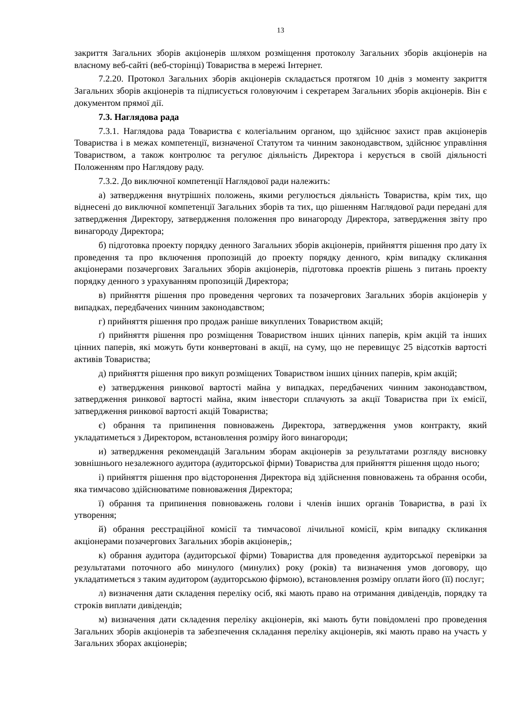13
закриття Загальних зборів акціонерів шляхом розміщення протоколу Загальних зборів акціонерів на власному веб-сайті (веб-сторінці) Товариства в мережі Інтернет.
7.2.20. Протокол Загальних зборів акціонерів складається протягом 10 днів з моменту закриття Загальних зборів акціонерів та підписується головуючим і секретарем Загальних зборів акціонерів. Він є документом прямої дії.
7.3. Наглядова рада
7.3.1. Наглядова рада Товариства є колегіальним органом, що здійснює захист прав акціонерів Товариства і в межах компетенції, визначеної Статутом та чинним законодавством, здійснює управління Товариством, а також контролює та регулює діяльність Директора і керується в своїй діяльності Положенням про Наглядову раду.
7.3.2. До виключної компетенції Наглядової ради належить:
а) затвердження внутрішніх положень, якими регулюється діяльність Товариства, крім тих, що віднесені до виключної компетенції Загальних зборів та тих, що рішенням Наглядової ради передані для затвердження Директору, затвердження положення про винагороду Директора, затвердження звіту про винагороду Директора;
б) підготовка проекту порядку денного Загальних зборів акціонерів, прийняття рішення про дату їх проведення та про включення пропозицій до проекту порядку денного, крім випадку скликання акціонерами позачергових Загальних зборів акціонерів, підготовка проектів рішень з питань проекту порядку денного з урахуванням пропозицій Директора;
в) прийняття рішення про проведення чергових та позачергових Загальних зборів акціонерів у випадках, передбачених чинним законодавством;
г) прийняття рішення про продаж раніше викуплених Товариством акцій;
ґ) прийняття рішення про розміщення Товариством інших цінних паперів, крім акцій та інших цінних паперів, які можуть бути конвертовані в акції, на суму, що не перевищує 25 відсотків вартості активів Товариства;
д) прийняття рішення про викуп розміщених Товариством інших цінних паперів, крім акцій;
е) затвердження ринкової вартості майна у випадках, передбачених чинним законодавством, затвердження ринкової вартості майна, яким інвестори сплачують за акції Товариства при їх емісії, затвердження ринкової вартості акцій Товариства;
є) обрання та припинення повноважень Директора, затвердження умов контракту, який укладатиметься з Директором, встановлення розміру його винагороди;
и) затвердження рекомендацій Загальним зборам акціонерів за результатами розгляду висновку зовнішнього незалежного аудитора (аудиторської фірми) Товариства для прийняття рішення щодо нього;
і) прийняття рішення про відсторонення Директора від здійснення повноважень та обрання особи, яка тимчасово здійснюватиме повноваження Директора;
ї) обрання та припинення повноважень голови і членів інших органів Товариства, в разі їх утворення;
й) обрання реєстраційної комісії та тимчасової лічильної комісії, крім випадку скликання акціонерами позачергових Загальних зборів акціонерів,;
к) обрання аудитора (аудиторської фірми) Товариства для проведення аудиторської перевірки за результатами поточного або минулого (минулих) року (років) та визначення умов договору, що укладатиметься з таким аудитором (аудиторською фірмою), встановлення розміру оплати його (її) послуг;
л) визначення дати складення переліку осіб, які мають право на отримання дивідендів, порядку та строків виплати дивідендів;
м) визначення дати складення переліку акціонерів, які мають бути повідомлені про проведення Загальних зборів акціонерів та забезпечення складання переліку акціонерів, які мають право на участь у Загальних зборах акціонерів;